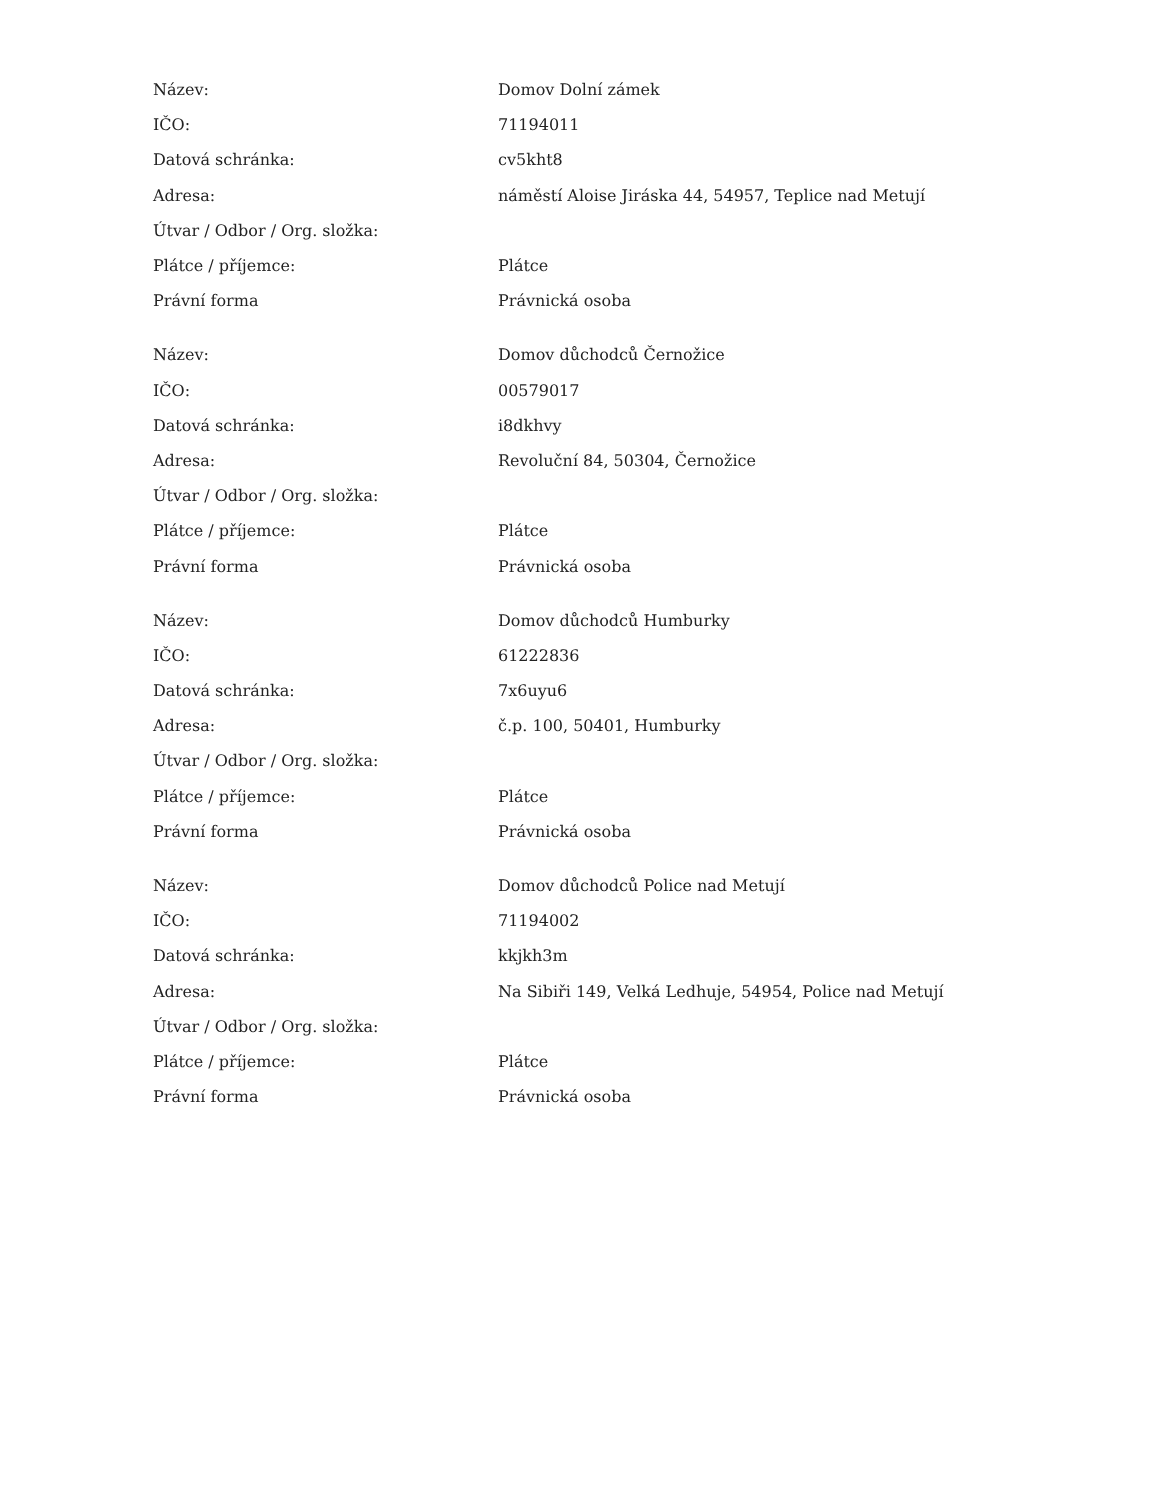| Název: | Domov Dolní zámek |
| IČO: | 71194011 |
| Datová schránka: | cv5kht8 |
| Adresa: | náměstí Aloise Jiráska 44, 54957, Teplice nad Metují |
| Útvar / Odbor / Org. složka: | |
| Plátce / příjemce: | Plátce |
| Právní forma | Právnická osoba |
| Název: | Domov důchodců Černožice |
| IČO: | 00579017 |
| Datová schránka: | i8dkhvy |
| Adresa: | Revoluční 84, 50304, Černožice |
| Útvar / Odbor / Org. složka: | |
| Plátce / příjemce: | Plátce |
| Právní forma | Právnická osoba |
| Název: | Domov důchodců Humburky |
| IČO: | 61222836 |
| Datová schránka: | 7x6uyu6 |
| Adresa: | č.p. 100, 50401, Humburky |
| Útvar / Odbor / Org. složka: | |
| Plátce / příjemce: | Plátce |
| Právní forma | Právnická osoba |
| Název: | Domov důchodců Police nad Metují |
| IČO: | 71194002 |
| Datová schránka: | kkjkh3m |
| Adresa: | Na Sibiři 149, Velká Ledhuje, 54954, Police nad Metují |
| Útvar / Odbor / Org. složka: | |
| Plátce / příjemce: | Plátce |
| Právní forma | Právnická osoba |